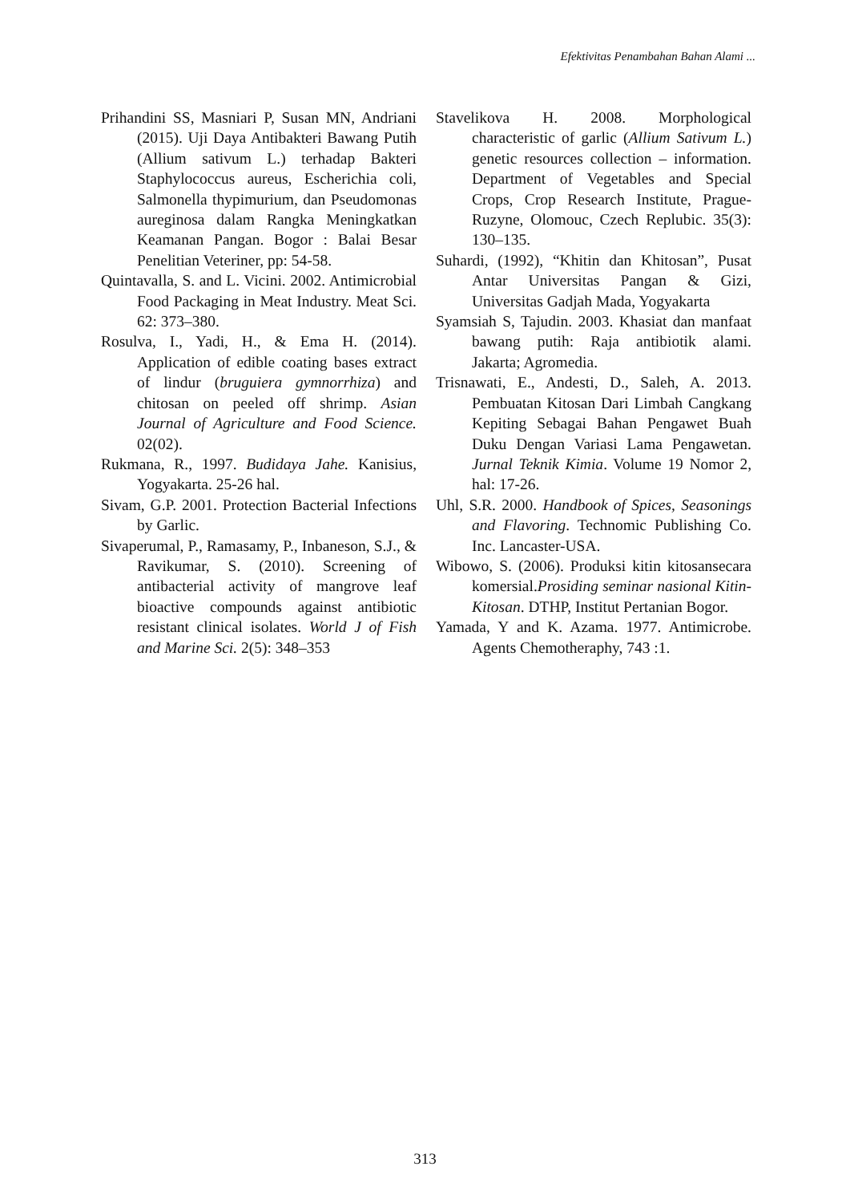Efektivitas Penambahan Bahan Alami ...
Prihandini SS, Masniari P, Susan MN, Andriani (2015). Uji Daya Antibakteri Bawang Putih (Allium sativum L.) terhadap Bakteri Staphylococcus aureus, Escherichia coli, Salmonella thypimurium, dan Pseudomonas aureginosa dalam Rangka Meningkatkan Keamanan Pangan. Bogor : Balai Besar Penelitian Veteriner, pp: 54-58.
Quintavalla, S. and L. Vicini. 2002. Antimicrobial Food Packaging in Meat Industry. Meat Sci. 62: 373–380.
Rosulva, I., Yadi, H., & Ema H. (2014). Application of edible coating bases extract of lindur (bruguiera gymnorrhiza) and chitosan on peeled off shrimp. Asian Journal of Agriculture and Food Science. 02(02).
Rukmana, R., 1997. Budidaya Jahe. Kanisius, Yogyakarta. 25-26 hal.
Sivam, G.P. 2001. Protection Bacterial Infections by Garlic.
Sivaperumal, P., Ramasamy, P., Inbaneson, S.J., & Ravikumar, S. (2010). Screening of antibacterial activity of mangrove leaf bioactive compounds against antibiotic resistant clinical isolates. World J of Fish and Marine Sci. 2(5): 348–353
Stavelikova H. 2008. Morphological characteristic of garlic (Allium Sativum L.) genetic resources collection – information. Department of Vegetables and Special Crops, Crop Research Institute, Prague-Ruzyne, Olomouc, Czech Replubic. 35(3): 130–135.
Suhardi, (1992), “Khitin dan Khitosan”, Pusat Antar Universitas Pangan & Gizi, Universitas Gadjah Mada, Yogyakarta
Syamsiah S, Tajudin. 2003. Khasiat dan manfaat bawang putih: Raja antibiotik alami. Jakarta; Agromedia.
Trisnawati, E., Andesti, D., Saleh, A. 2013. Pembuatan Kitosan Dari Limbah Cangkang Kepiting Sebagai Bahan Pengawet Buah Duku Dengan Variasi Lama Pengawetan. Jurnal Teknik Kimia. Volume 19 Nomor 2, hal: 17-26.
Uhl, S.R. 2000. Handbook of Spices, Seasonings and Flavoring. Technomic Publishing Co. Inc. Lancaster-USA.
Wibowo, S. (2006). Produksi kitin kitosansecara komersial.Prosiding seminar nasional Kitin-Kitosan. DTHP, Institut Pertanian Bogor.
Yamada, Y and K. Azama. 1977. Antimicrobe. Agents Chemotheraphy, 743 :1.
313